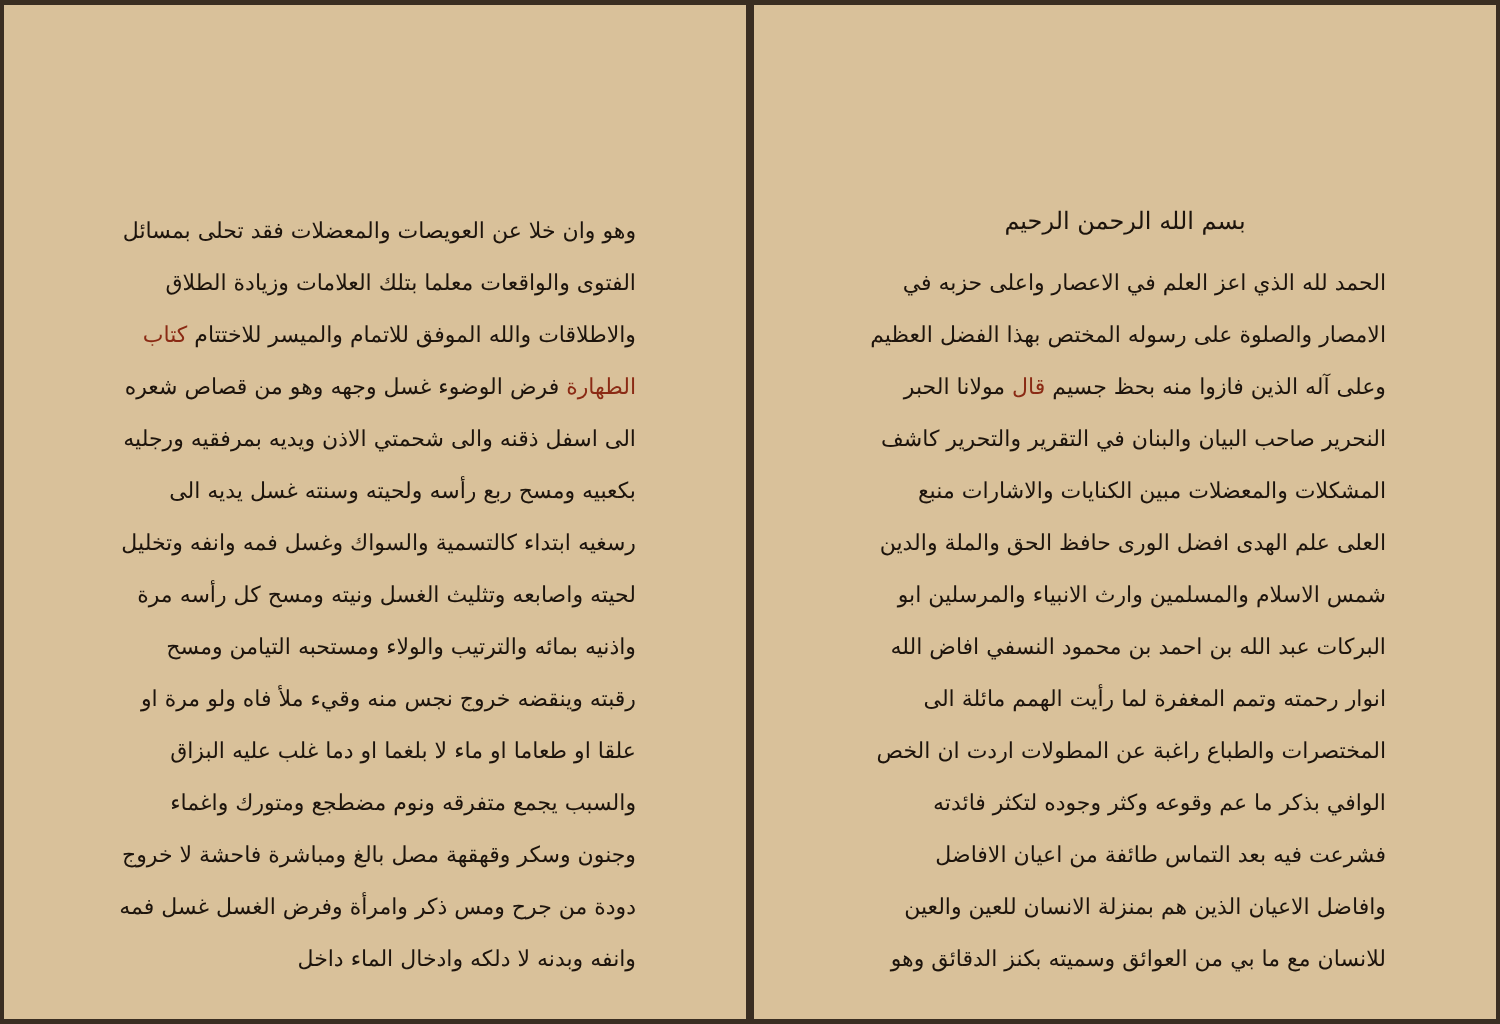بسم الله الرحمن الرحيم
الحمد لله الذي اعز العلم في الاعصار واعلى حزبه في الامصار والصلوة على رسوله المختص بهذا الفضل العظيم وعلى آله الذين فازوا منه بحظ جسيم قال مولانا الحبر النحرير صاحب البيان والبنان في التقرير والتحرير كاشف المشكلات والمعضلات مبين الكنايات والاشارات منبع العلى علم الهدى افضل الورى حافظ الحق والملة والدين شمس الاسلام والمسلمين وارث الانبياء والمرسلين ابو البركات عبد الله بن احمد بن محمود النسفي افاض الله انوار رحمته وتمم المغفرة لما رأيت الهمم مائلة الى المختصرات والطباع راغبة عن المطولات اردت ان الخص الوافي بذكر ما عم وقوعه وكثر وجوده لتكثر فائدته فشرعت فيه بعد التماس طائفة من اعيان الافاضل وافاضل الاعيان الذين هم بمنزلة الانسان للعين والعين للانسان مع ما بي من العوائق وسميته بكنز الدقائق وهو
وهو وان خلا عن العويصات والمعضلات فقد تحلى بمسائل الفتوى والواقعات معلما بتلك العلامات وزيادة الطلاق والاطلاقات والله الموفق للاتمام والميسر للاختتام كتاب الطهارة فرض الوضوء غسل وجهه وهو من قصاص شعره الى اسفل ذقنه والى شحمتي الاذن ويديه بمرفقيه ورجليه بكعبيه ومسح ربع رأسه ولحيته وسنته غسل يديه الى رسغيه ابتداء كالتسمية والسواك وغسل فمه وانفه وتخليل لحيته واصابعه وتثليث الغسل ونيته ومسح كل رأسه مرة واذنيه بمائه والترتيب والولاء ومستحبه التيامن ومسح رقبته وينقضه خروج نجس منه وقيء ملأ فاه ولو مرة او علقا او طعاما او ماء لا بلغما او دما غلب عليه البزاق والسبب يجمع متفرقه ونوم مضطجع ومتورك واغماء وجنون وسكر وقهقهة مصل بالغ ومباشرة فاحشة لا خروج دودة من جرح ومس ذكر وامرأة وفرض الغسل غسل فمه وانفه وبدنه لا دلكه وادخال الماء داخل